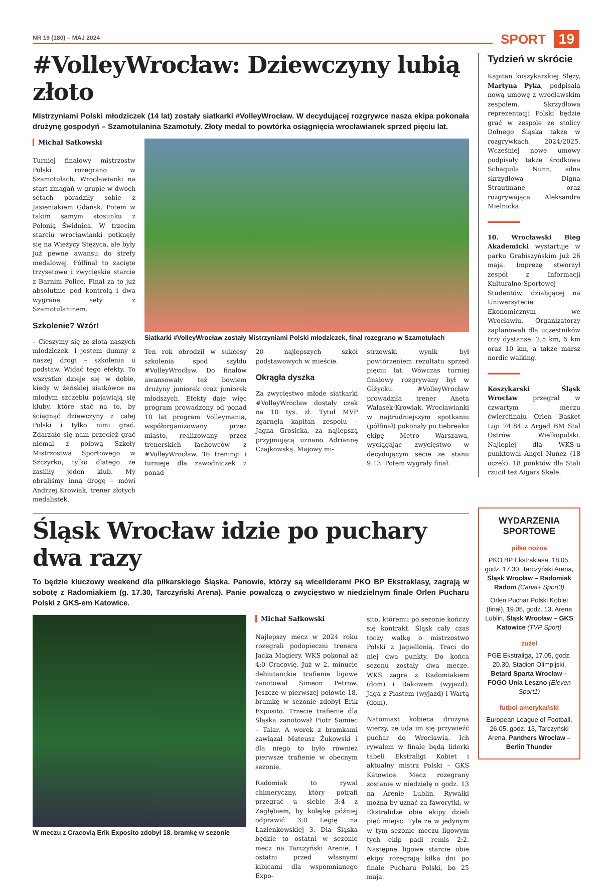NR 19 (180) – MAJ 2024
SPORT 19
#VolleyWrocław: Dziewczyny lubią złoto
Mistrzyniami Polski młodziczek (14 lat) zostały siatkarki #VolleyWrocław. W decydującej rozgrywce nasza ekipa pokonała drużynę gospodyń – Szamotulanina Szamotuły. Złoty medal to powtórka osiągnięcia wrocławianek sprzed pięciu lat.
Michał Sałkowski
Turniej finałowy mistrzostw Polski rozegrano w Szamotułach. Wrocławianki na start zmagań w grupie w dwóch setach poradziły sobie z Jasieniakiem Gdańsk. Potem w takim samym stosunku z Polonią Świdnica. W trzecim starciu wrocławianki potknęły się na Wieżycy Stężyca, ale były już pewne awansu do strefy medalowej. Półfinał to zacięte trzysetowe i zwycięskie starcie z Barnim Police. Finał za to już absolutnie pod kontrolą i dwa wygrane sety z Szamotulaninem.
Szkolenie? Wzór!
– Cieszymy się ze złota naszych młodziczek. I jestem dumny z naszej drogi – szkolenia u podstaw. Widać tego efekty. To wszystko dzieje się w dobie, kiedy w żeńskiej siatkówce na młodym szczeblu pojawiają się kluby, które stać na to, by ściągnąć dziewczyny z całej Polski i tylko nimi grać. Zdarzało się nam przecież grać niemal z połową Szkoły Mistrzostwa Sportowego w Szczyrku, tylko dlatego że zasiliły jeden klub. My obraliśmy inną drogę – mówi Andrzej Krowiak, trener złotych medalistek.
Siatkarki #VolleyWrocław zostały Mistrzyniami Polski młodziczek, finał rozegrano w Szamotułach
Ten rok obrodził w sukcesy szkolenia spod szyldu #VolleyWrocław. Do finałów awansowały też bowiem drużyny juniorek oraz juniorek młodszych. Efekty daje więc program prowadzony od ponad 10 lat program Volleymania, współorganizowany przez miasto, realizowany przez trenerskich fachowców z #VolleyWrocław. To treningi i turnieje dla zawodniczek z ponad
20 najlepszych szkół podstawowych w mieście.
Okrągła dyszka
Za zwycięstwo młode siatkarki #VolleyWrocław dostały czek na 10 tys. zł. Tytuł MVP zgarnęła kapitan zespołu – Jagna Grosicka, za najlepszą przyjmującą uznano Adriannę Czajkowską. Majowy mi-
strzowski wynik był powtórzeniem rezultatu sprzed pięciu lat. Wówczas turniej finałowy rozgrywany był w Giżycku. #VolleyWrocław prowadziła trener Aneta Walasek-Krowiak. Wrocławianki w najtrudniejszym spotkaniu (półfinał) pokonały po tiebreaku ekipę Metro Warszawa, wyciągając zwycięstwo w decydującym secie ze stanu 9:13. Potem wygrały finał.
Śląsk Wrocław idzie po puchary dwa razy
To będzie kluczowy weekend dla piłkarskiego Śląska. Panowie, którzy są wiceliderami PKO BP Ekstraklasy, zagrają w sobotę z Radomiakiem (g. 17.30, Tarczyński Arena). Panie powalczą o zwycięstwo w niedzielnym finale Orlen Pucharu Polski z GKS-em Katowice.
W meczu z Cracovią Erik Exposito zdobył 18. bramkę w sezonie
Michał Sałkowski
Najlepszy mecz w 2024 roku rozegrali podopieczni trenera Jacka Magiery. WKS pokonał aż 4:0 Cracovię. Już w 2. minucie debiutanckie trafienie ligowe zanotował Simeon Petrow. Jeszcze w pierwszej połowie 18. bramkę w sezonie zdobył Erik Exposito. Trzecie trafienie dla Śląska zanotował Piotr Samiec – Talar. A worek z bramkami zawiązał Mateusz Żukowski i dla niego to było również pierwsze trafienie w obecnym sezonie.
Radomiak to rywal chimeryczny, który potrafi przegrać u siebie 3:4 z Zagłębiem, by kolejkę później odprawić 3:0 Legię na Łazienkowskiej 3. Dla Śląska będzie to ostatni w sezonie mecz na Tarczyński Arenie. I ostatni przed własnymi kibicami dla wspomnianego Expo-
sito, któremu po sezonie kończy się kontrakt. Śląsk cały czas toczy walkę o mistrzostwo Polski z Jagiellonią. Traci do niej dwa punkty. Do końca sezonu zostały dwa mecze. WKS zagra z Radomiakiem (dom) i Rakowem (wyjazd). Jaga z Piastem (wyjazd) i Wartą (dom).
Natomiast kobieca drużyna wierzy, że uda im się przywieźć puchar do Wrocławia. Ich rywalem w finale będą liderki tabeli Ekstraligi Kobiet i aktualny mistrz Polski – GKS Katowice. Mecz rozegrany zostanie w niedzielę o godz. 13 na Arenie Lublin. Rywalki można by uznać za faworytki, w Ekstralidze obie ekipy dzieli pięć miejsc. Tyle że w jedynym w tym sezonie meczu ligowym tych ekip padł remis 2:2. Następne ligowe starcie obie ekipy rozegrają kilka dni po finale Pucharu Polski, bo 25 maja.
Tydzień w skrócie
Kapitan koszykarskiej Ślęzy, Martyna Pyka, podpisała nową umowę z wrocławskim zespołem. Skrzydłowa reprezentacji Polski będzie grać w zespole ze stolicy Dolnego Śląska także w rozgrywkach 2024/2025. Wcześniej nowe umowy podpisały także środkowa Schaquila Nunn, silna skrzydłowa Digna Strautmane oraz rozgrywająca Aleksandra Mielnicka.
10. Wrocławski Bieg Akademicki wystartuje w parku Grabiszyńskim już 26 maja. Imprezę stworzył zespół z Informacji Kulturalno-Sportowej Studentów, działającej na Uniwersytecie Ekonomicznym we Wrocławiu. Organizatorzy zaplanowali dla uczestników trzy dystanse: 2,5 km, 5 km oraz 10 km, a także marsz nordic walking.
Koszykarski Śląsk Wrocław przegrał w czwartym meczu ćwierćfinału Orlen Basket Ligi 74:84 z Arged BM Stal Ostrów Wielkopolski. Najlepiej dla WKS-u punktował Angel Nunez (18 oczek). 18 punktów dla Stali rzucił też Aigars Skele.
WYDARZENIA SPORTOWE
piłka nożna
PKO BP Ekstraklasa, 18.05, godz. 17.30, Tarczyński Arena, Śląsk Wrocław – Radomiak Radom (Canal+ Sport3)
Orlen Puchar Polski Kobiet (finał), 19.05, godz. 13, Arena Lublin, Śląsk Wrocław – GKS Katowice (TVP Sport)
żużel
PGE Ekstraliga, 17.05, godz. 20.30, Stadion Olimpijski, Betard Sparta Wrocław – FOGO Unia Leszno (Eleven Sport1)
futbol amerykański
European League of Football, 26.05, godz. 13, Tarczyński Arena, Panthers Wrocław – Berlin Thunder